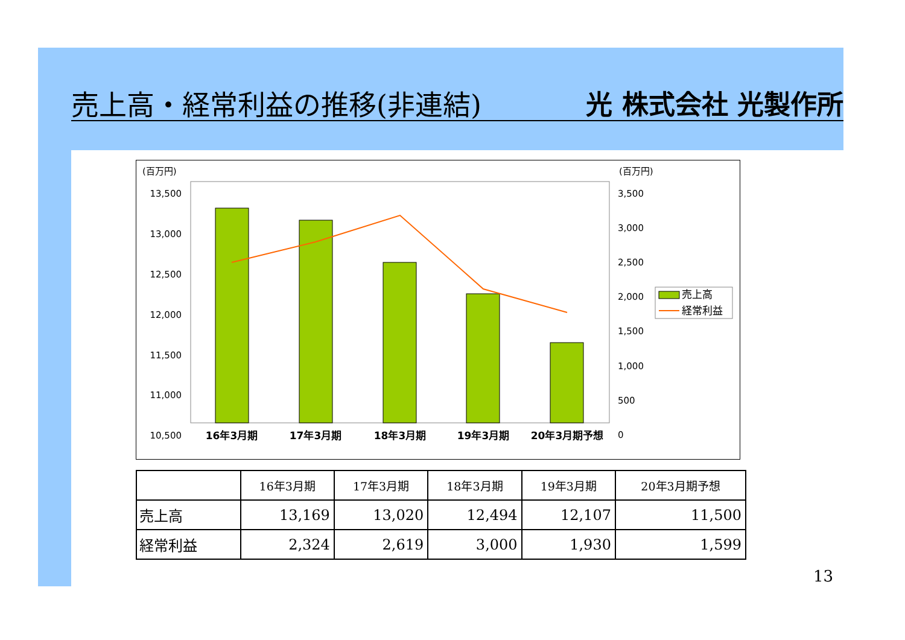売上高・経常利益の推移(非連結)
光 株式会社 光製作所
(百万円)
(百万円)
13,500
13,000
12,500
12,000
11,500
11,000
10,500
3,500
3,000
2,500
2,000
1,500
1,000
500
0
16年3月期
17年3月期
18年3月期
19年3月期
20年3月期予想
売上高
経常利益
| | 16年3月期 | 17年3月期 | 18年3月期 | 19年3月期 | 20年3月期予想 |
| --- | --- | --- | --- | --- | --- |
| 売上高 | 13,169 | 13,020 | 12,494 | 12,107 | 11,500 |
| 経常利益 | 2,324 | 2,619 | 3,000 | 1,930 | 1,599 |
13